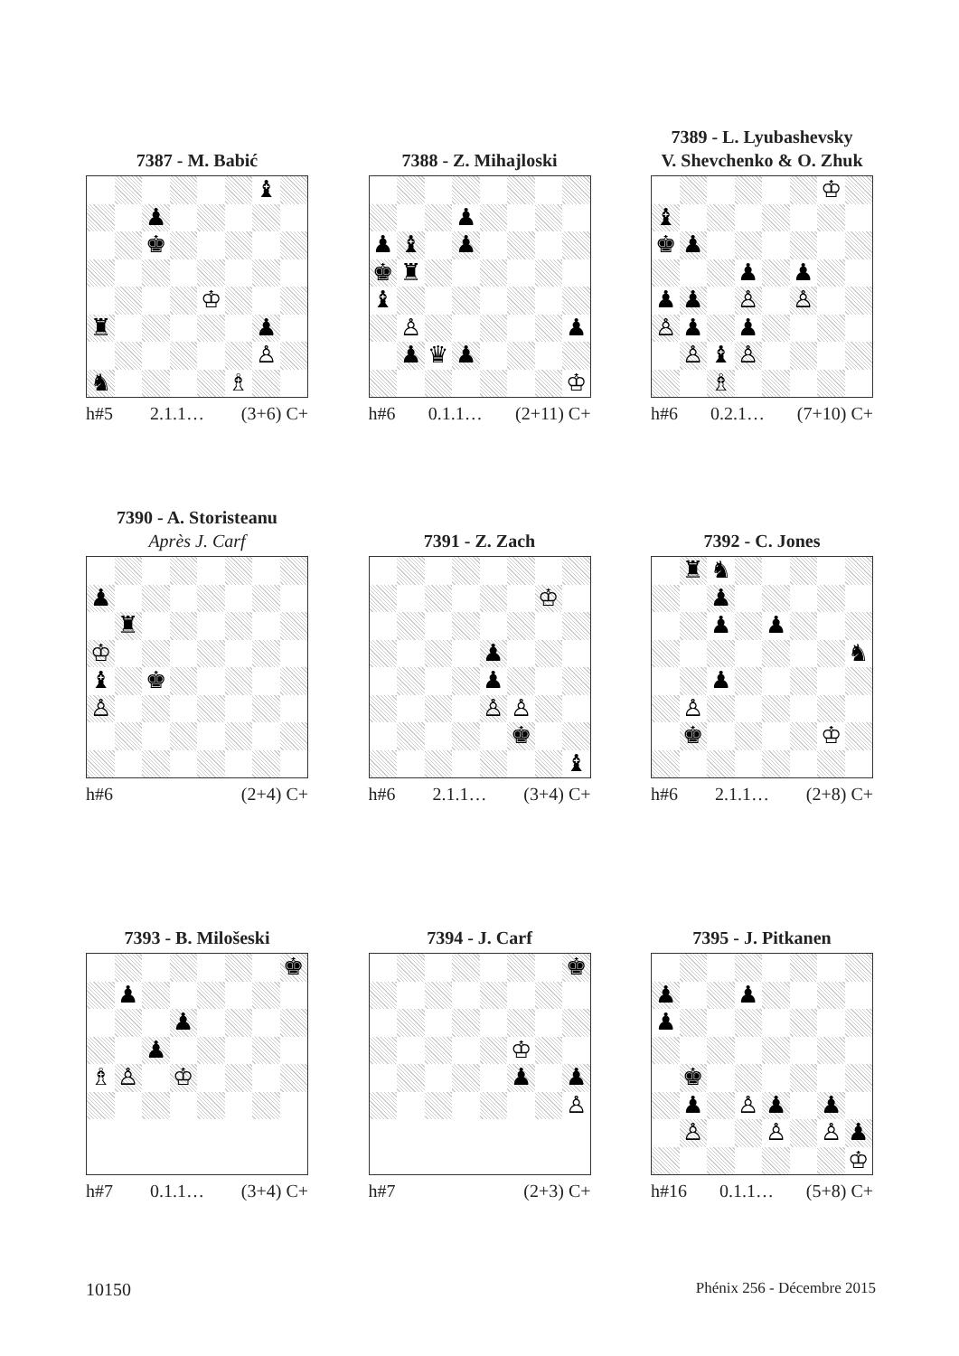7387 - M. Babić
♝ ♟ ♚ ♔ ♜ ♟ ♙ ♞ ♗
h#5 2.1.1… (3+6) C+
7388 - Z. Mihajloski
♟ ♟ ♝ ♟ ♚ ♜ ♝ ♙ ♟ ♟ ♛ ♟ ♔
h#6 0.1.1… (2+11) C+
7389 - L. Lyubashevsky
V. Shevchenko & O. Zhuk
♔ ♝ ♚ ♟ ♟ ♟ ♟ ♟ ♙ ♙ ♙ ♟ ♟ ♙ ♝ ♙ ♗
h#6 0.2.1… (7+10) C+
7390 - A. Storisteanu
Après J. Carf
♟ ♜ ♔ ♝ ♚ ♙
h#6 (2+4) C+
7391 - Z. Zach
♔ ♟ ♟ ♙ ♙ ♚ ♝
h#6 2.1.1… (3+4) C+
7392 - C. Jones
♜ ♞ ♟ ♟ ♟ ♞ ♟ ♙ ♚ ♔
h#6 2.1.1… (2+8) C+
7393 - B. Milošeski
♚ ♟ ♟ ♟ ♗ ♙ ♔
h#7 0.1.1… (3+4) C+
7394 - J. Carf
♚ ♔ ♟ ♟ ♙
h#7 (2+3) C+
7395 - J. Pitkanen
♟ ♟ ♟ ♚ ♟ ♙ ♟ ♟ ♙ ♙ ♙ ♟ ♔
h#16 0.1.1… (5+8) C+
10150 Phénix 256 - Décembre 2015